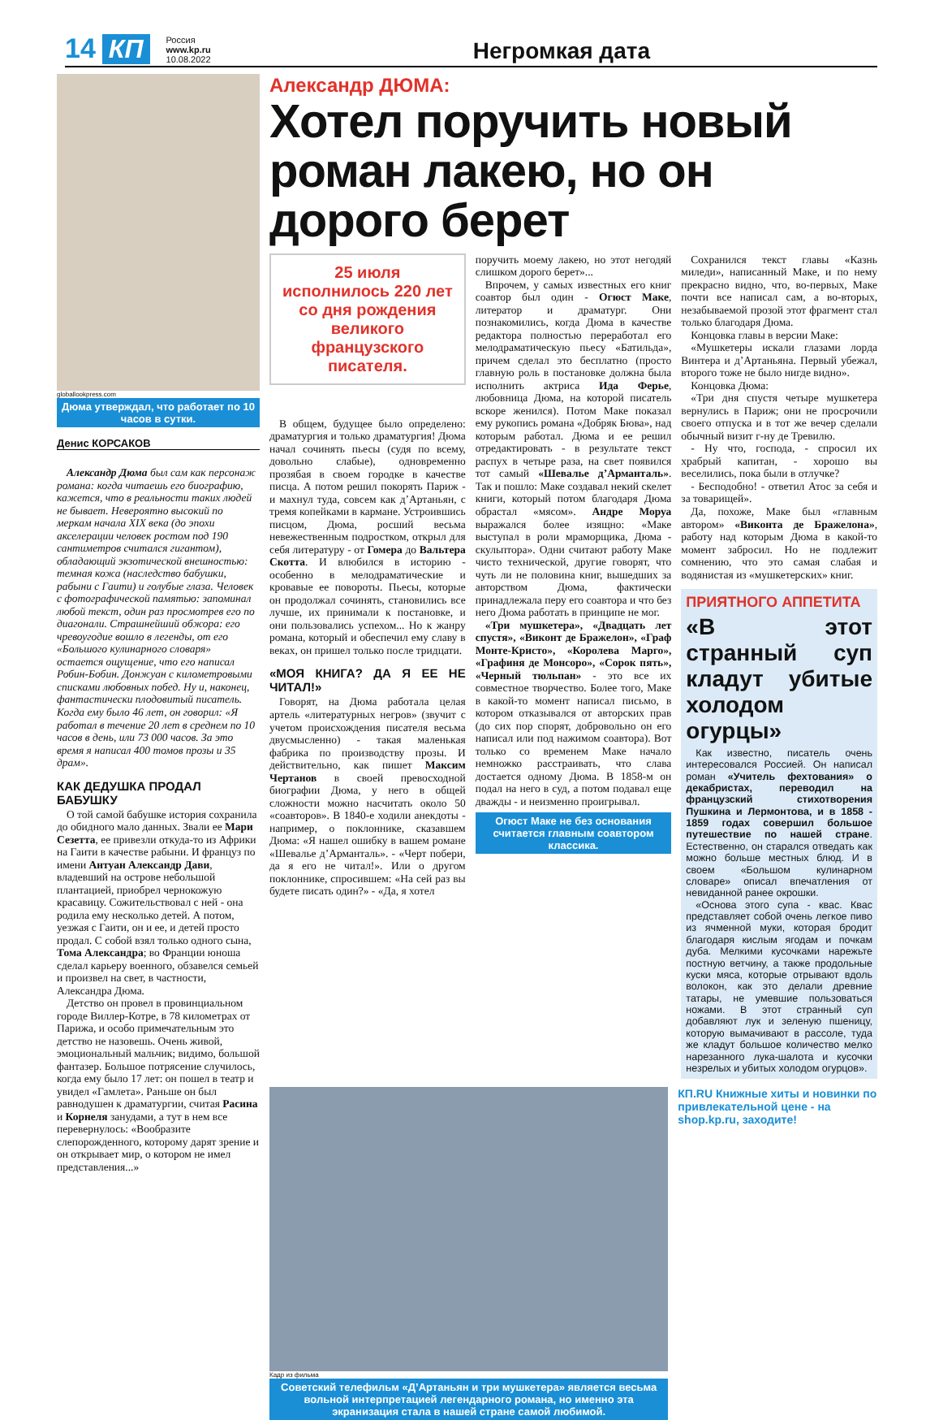14 КП Россия
www.kp.ru
10.08.2022 Негромкая дата
globallookpress.com
Дюма утверждал, что работает по 10 часов в сутки.
Денис КОРСАКОВ
Александр Дюма был сам как персонаж романа: когда читаешь его биографию, кажется, что в реальности таких людей не бывает. Невероятно высокий по меркам начала XIX века (до эпохи акселерации человек ростом под 190 сантиметров считался гигантом), обладающий экзотической внешностью: темная кожа (наследство бабушки, рабыни с Гаити) и голубые глаза. Человек с фотографической памятью: запоминал любой текст, один раз просмотрев его по диагонали. Страшнейший обжора: его чревоугодие вошло в легенды, от его «Большого кулинарного словаря» остается ощущение, что его написал Робин-Бобин. Донжуан с километровыми списками любовных побед. Ну и, наконец, фантастически плодовитый писатель. Когда ему было 46 лет, он говорил: «Я работал в течение 20 лет в среднем по 10 часов в день, или 73 000 часов. За это время я написал 400 томов прозы и 35 драм».
КАК ДЕДУШКА ПРОДАЛ БАБУШКУ
О той самой бабушке история сохранила до обидного мало данных. Звали ее Мари Сезетта, ее привезли откуда-то из Африки на Гаити в качестве рабыни. И француз по имени Антуан Александр Дави, владевший на острове небольшой плантацией, приобрел чернокожую красавицу. Сожительствовал с ней - она родила ему несколько детей. А потом, уезжая с Гаити, он и ее, и детей просто продал. С собой взял только одного сына, Тома Александра; во Франции юноша сделал карьеру военного, обзавелся семьей и произвел на свет, в частности, Александра Дюма.
Детство он провел в провинциальном городе Виллер-Котре, в 78 километрах от Парижа, и особо примечательным это детство не назовешь. Очень живой, эмоциональный мальчик; видимо, большой фантазер. Большое потрясение случилось, когда ему было 17 лет: он пошел в театр и увидел «Гамлета». Раньше он был равнодушен к драматургии, считая Расина и Корнеля занудами, а тут в нем все перевернулось: «Вообразите слепорожденного, которому дарят зрение и он открывает мир, о котором не имел представления...»
Александр ДЮМА:
Хотел поручить новый роман лакею, но он дорого берет
25 июля исполнилось 220 лет со дня рождения великого французского писателя.
В общем, будущее было определено: драматургия и только драматургия! Дюма начал сочинять пьесы (судя по всему, довольно слабые), одновременно прозябая в своем городке в качестве писца. А потом решил покорять Париж - и махнул туда, совсем как д’Артаньян, с тремя копейками в кармане. Устроившись писцом, Дюма, росший весьма невежественным подростком, открыл для себя литературу - от Гомера до Вальтера Скотта. И влюбился в историю - особенно в мелодраматические и кровавые ее повороты. Пьесы, которые он продолжал сочинять, становились все лучше, их принимали к постановке, и они пользовались успехом... Но к жанру романа, который и обеспечил ему славу в веках, он пришел только после тридцати.
«МОЯ КНИГА? ДА Я ЕЕ НЕ ЧИТАЛ!»
Говорят, на Дюма работала целая артель «литературных негров» (звучит с учетом происхождения писателя весьма двусмысленно) - такая маленькая фабрика по производству прозы. И действительно, как пишет Максим Чертанов в своей превосходной биографии Дюма, у него в общей сложности можно насчитать около 50 «соавторов». В 1840-е ходили анекдоты - например, о поклоннике, сказавшем Дюма: «Я нашел ошибку в вашем романе «Шевалье д’Арманталь». - «Черт побери, да я его не читал!». Или о другом поклоннике, спросившем: «На сей раз вы будете писать один?» - «Да, я хотел
поручить моему лакею, но этот негодяй слишком дорого берет»...
Впрочем, у самых известных его книг соавтор был один - Огюст Маке, литератор и драматург. Они познакомились, когда Дюма в качестве редактора полностью переработал его мелодраматическую пьесу «Батильда», причем сделал это бесплатно (просто главную роль в постановке должна была исполнить актриса Ида Ферье, любовница Дюма, на которой писатель вскоре женился). Потом Маке показал ему рукопись романа «Добряк Бюва», над которым работал. Дюма и ее решил отредактировать - в результате текст распух в четыре раза, на свет появился тот самый «Шевалье д’Арманталь». Так и пошло: Маке создавал некий скелет книги, который потом благодаря Дюма обрастал «мясом». Андре Моруа выражался более изящно: «Маке выступал в роли мраморщика, Дюма - скульптора». Одни считают работу Маке чисто технической, другие говорят, что чуть ли не половина книг, вышедших за авторством Дюма, фактически принадлежала перу его соавтора и что без него Дюма работать в принципе не мог.
«Три мушкетера», «Двадцать лет спустя», «Виконт де Бражелон», «Граф Монте-Кристо», «Королева Марго», «Графиня де Монсоро», «Сорок пять», «Черный тюльпан» - это все их совместное творчество. Более того, Маке в какой-то момент написал письмо, в котором отказывался от авторских прав (до сих пор спорят, добровольно он его написал или под нажимом соавтора). Вот только со временем Маке начало немножко расстраивать, что слава достается одному Дюма. В 1858-м он подал на него в суд, а потом подавал еще дважды - и неизменно проигрывал.
Огюст Маке не без основания считается главным соавтором классика.
Сохранился текст главы «Казнь миледи», написанный Маке, и по нему прекрасно видно, что, во-первых, Маке почти все написал сам, а во-вторых, незабываемой прозой этот фрагмент стал только благодаря Дюма.
Концовка главы в версии Маке:
«Мушкетеры искали глазами лорда Винтера и д’Артаньяна. Первый убежал, второго тоже не было нигде видно».
Концовка Дюма:
«Три дня спустя четыре мушкетера вернулись в Париж; они не просрочили своего отпуска и в тот же вечер сделали обычный визит г-ну де Тревилю.
- Ну что, господа, - спросил их храбрый капитан, - хорошо вы веселились, пока были в отлучке?
- Бесподобно! - ответил Атос за себя и за товарищей».
Да, похоже, Маке был «главным автором» «Виконта де Бражелона», работу над которым Дюма в какой-то момент забросил. Но не подлежит сомнению, что это самая слабая и водянистая из «мушкетерских» книг.
ПРИЯТНОГО АППЕТИТА
«В этот странный суп кладут убитые холодом огурцы»
Как известно, писатель очень интересовался Россией. Он написал роман «Учитель фехтования» о декабристах, переводил на французский стихотворения Пушкина и Лермонтова, и в 1858 - 1859 годах совершил большое путешествие по нашей стране. Естественно, он старался отведать как можно больше местных блюд. И в своем «Большом кулинарном словаре» описал впечатления от невиданной ранее окрошки.
«Основа этого супа - квас. Квас представляет собой очень легкое пиво из ячменной муки, которая бродит благодаря кислым ягодам и почкам дуба. Мелкими кусочками нарежьте постную ветчину, а также продольные куски мяса, которые отрывают вдоль волокон, как это делали древние татары, не умевшие пользоваться ножами. В этот странный суп добавляют лук и зеленую пшеницу, которую вымачивают в рассоле, туда же кладут большое количество мелко нарезанного лука-шалота и кусочки незрелых и убитых холодом огурцов».
Кадр из фильма
Советский телефильм «Д’Артаньян и три мушкетера» является весьма вольной интерпретацией легендарного романа, но именно эта экранизация стала в нашей стране самой любимой.
КП.RU Книжные хиты и новинки по привлекательной цене - на shop.kp.ru, заходите!